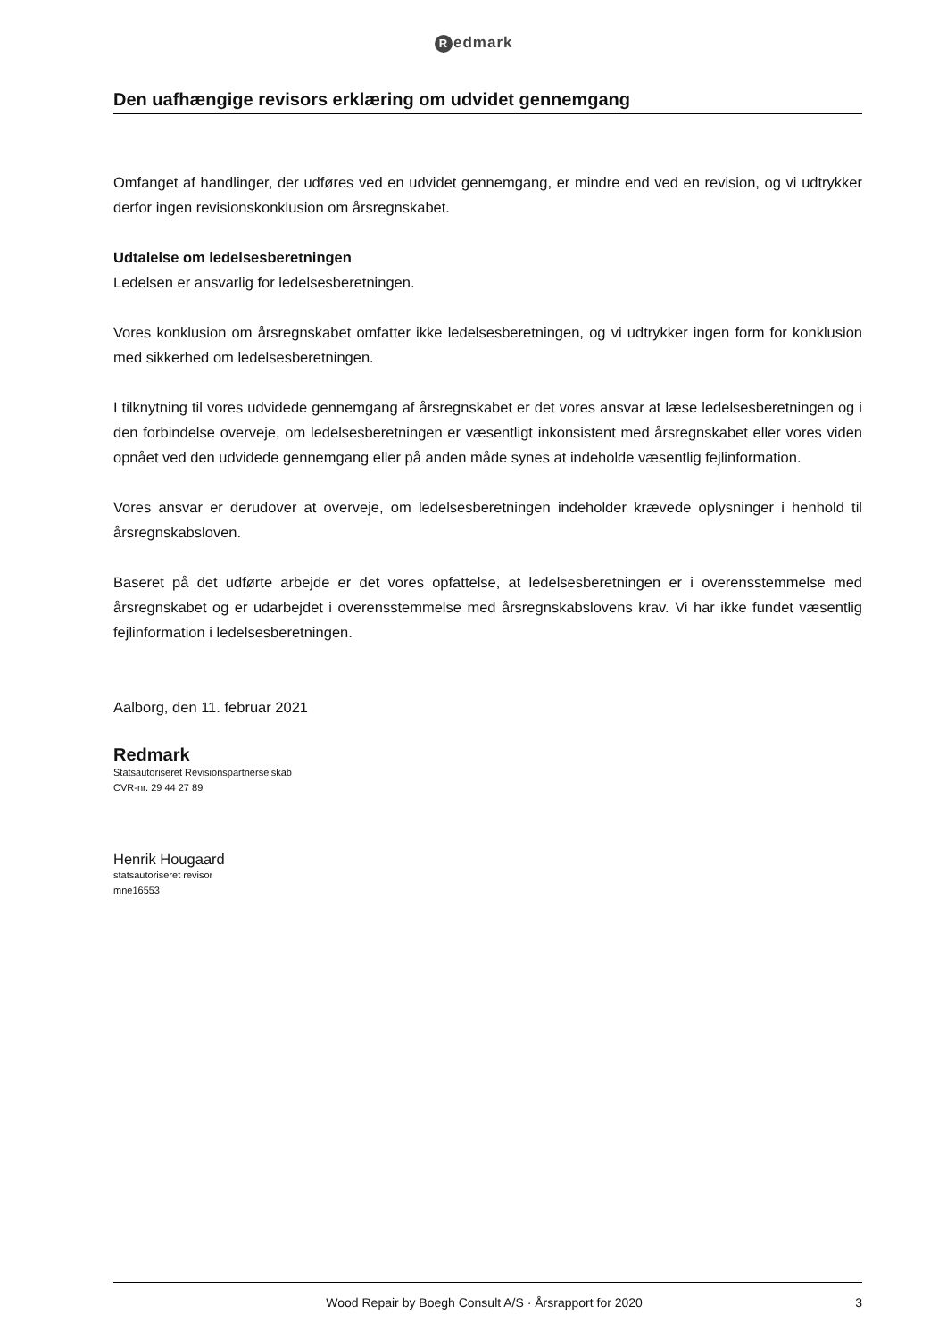Redmark
Den uafhængige revisors erklæring om udvidet gennemgang
Omfanget af handlinger, der udføres ved en udvidet gennemgang, er mindre end ved en revision, og vi udtrykker derfor ingen revisionskonklusion om årsregnskabet.
Udtalelse om ledelsesberetningen
Ledelsen er ansvarlig for ledelsesberetningen.
Vores konklusion om årsregnskabet omfatter ikke ledelsesberetningen, og vi udtrykker ingen form for konklusion med sikkerhed om ledelsesberetningen.
I tilknytning til vores udvidede gennemgang af årsregnskabet er det vores ansvar at læse ledelsesberetningen og i den forbindelse overveje, om ledelsesberetningen er væsentligt inkonsistent med årsregnskabet eller vores viden opnået ved den udvidede gennemgang eller på anden måde synes at indeholde væsentlig fejlinformation.
Vores ansvar er derudover at overveje, om ledelsesberetningen indeholder krævede oplysninger i henhold til årsregnskabsloven.
Baseret på det udførte arbejde er det vores opfattelse, at ledelsesberetningen er i overensstemmelse med årsregnskabet og er udarbejdet i overensstemmelse med årsregnskabslovens krav. Vi har ikke fundet væsentlig fejlinformation i ledelsesberetningen.
Aalborg, den 11. februar 2021
Redmark
Statsautoriseret Revisionspartnerselskab
CVR-nr. 29 44 27 89
Henrik Hougaard
statsautoriseret revisor
mne16553
Wood Repair by Boegh Consult A/S · Årsrapport for 2020 3